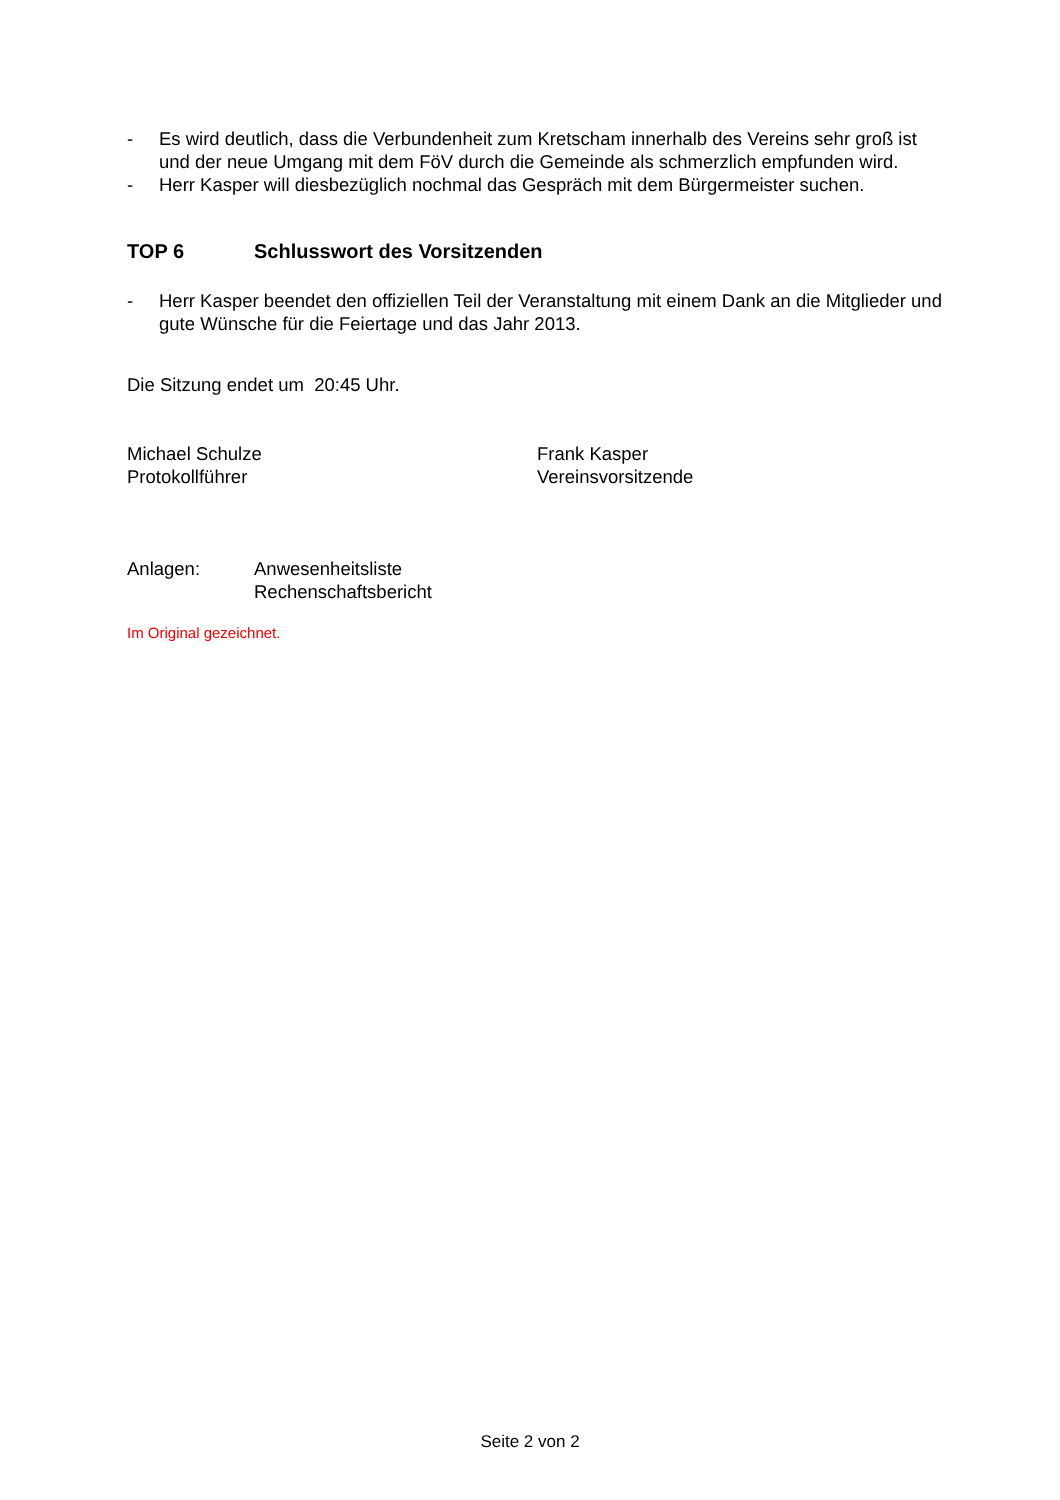- Es wird deutlich, dass die Verbundenheit zum Kretscham innerhalb des Vereins sehr groß ist und der neue Umgang mit dem FöV durch die Gemeinde als schmerzlich empfunden wird.
- Herr Kasper will diesbezüglich nochmal das Gespräch mit dem Bürgermeister suchen.
TOP 6 Schlusswort des Vorsitzenden
- Herr Kasper beendet den offiziellen Teil der Veranstaltung mit einem Dank an die Mitglieder und gute Wünsche für die Feiertage und das Jahr 2013.
Die Sitzung endet um 20:45 Uhr.
Michael Schulze
Protokollführer
Frank Kasper
Vereinsvorsitzende
Anlagen: Anwesenheitsliste
Rechenschaftsbericht
Im Original gezeichnet.
Seite 2 von 2